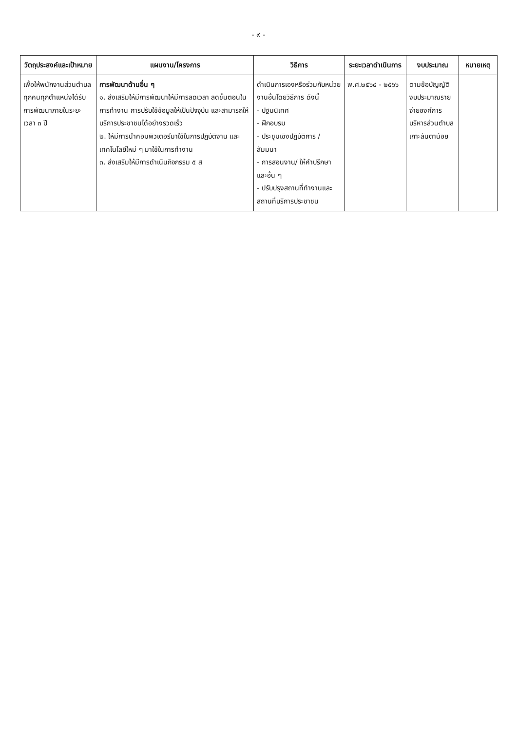- ๙ -
| วัตถุประสงค์และเป้าหมาย | แผนงาน/โครงการ | วิธีการ | ระยะเวลาดำเนินการ | งบประมาณ | หมายเหตุ |
| --- | --- | --- | --- | --- | --- |
| เพื่อให้พนักงานส่วนตำบลทุกคนทุกตำแหน่งได้รับการพัฒนาภายในระยะเวลา ๓ ปี | การพัฒนาด้านอื่น ๆ ๑. ส่งเสริมให้มีการพัฒนาให้มีการลดเวลา ลดขั้นตอนในการทำงาน การปรับใช้ข้อมูลให้เป็นปัจจุบัน และสามารถให้บริการประชาชนได้อย่างรวดเร็ว ๒. ให้มีการนำคอมพิวเตอร์มาใช้ในการปฏิบัติงาน และเทคโนโลยีใหม่ ๆ มาใช้ในการทำงาน ๓. ส่งเสริมให้มีการดำเนินกิจกรรม ๕ ส | ดำเนินการเองหรือร่วมกับหน่วยงานอื่นโดยวิธีการ ดังนี้ - ปฐมนิเทศ - ฝึกอบรม - ประชุมเชิงปฏิบัติการ / สัมมนา - การสอนงาน/ ให้คำปรึกษา และอื่น ๆ - ปรับปรุงสถานที่ทำงานและสถานที่บริการประชาชน | พ.ศ.๒๕๖๔ - ๒๕๖๖ | ตามข้อบัญญัติงบประมาณรายจ่ายองค์การบริหารส่วนตำบลเกาะลันตาน้อย | |